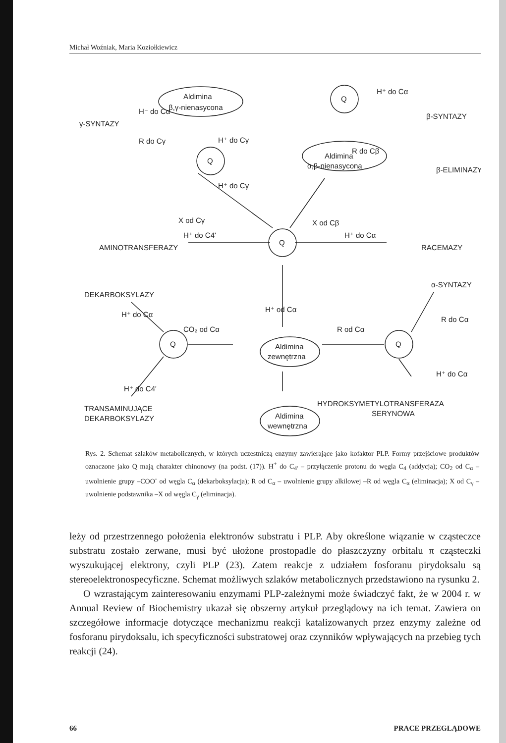Michał Woźniak, Maria Koziołkiewicz
γ-SYNTAZY
H⁻ do Cα
R do Cγ
Aldimina
β,γ-nienasycona
H⁺ do Cγ
Q
Q
H⁺ do Cα
β-SYNTAZY
R do Cβ
Aldimina
α,β-nienasycona
β-ELIMINAZY
H⁺ do Cγ
X od Cγ
X od Cβ
H⁺ do C4'
H⁺ do Cα
AMINOTRANSFERAZY
Q
RACEMAZY
DEKARBOKSYLAZY
α-SYNTAZY
H⁺ do Cα
H⁺ od Cα
R do Cα
CO₂ od Cα
R od Cα
Q
Q
Aldimina
zewnętrzna
H⁺ do Cα
H⁺ do C4'
HYDROKSYMETYLOTRANSFERAZA
SERYNOWA
TRANSAMINUJĄCE
DEKARBOKSYLAZY
Aldimina
wewnętrzna
Rys. 2. Schemat szlaków metabolicznych, w których uczestniczą enzymy zawierające jako kofaktor PLP. Formy przejściowe produktów oznaczone jako Q mają charakter chinonowy (na podst. (17)). H<sup>+</sup> do C<sub>4'</sub> – przyłączenie protonu do węgla C<sub>4</sub> (addycja); CO<sub>2</sub> od C<sub>α</sub> – uwolnienie grupy –COO<sup>-</sup> od węgla C<sub>α</sub> (dekarboksylacja); R od C<sub>α</sub> – uwolnienie grupy alkilowej –R od węgla C<sub>α</sub> (eliminacja); X od C<sub>γ</sub> – uwolnienie podstawnika –X od węgla C<sub>γ</sub> (eliminacja).
leży od przestrzennego położenia elektronów substratu i PLP. Aby określone wiązanie w cząsteczce substratu zostało zerwane, musi być ułożone prostopadle do płaszczyzny orbitalu π cząsteczki wyszukującej elektrony, czyli PLP (23). Zatem reakcje z udziałem fosforanu pirydoksalu są stereoelektronospecyficzne. Schemat możliwych szlaków metabolicznych przedstawiono na rysunku 2.
O wzrastającym zainteresowaniu enzymami PLP-zależnymi może świadczyć fakt, że w 2004 r. w Annual Review of Biochemistry ukazał się obszerny artykuł przeglądowy na ich temat. Zawiera on szczegółowe informacje dotyczące mechanizmu reakcji katalizowanych przez enzymy zależne od fosforanu pirydoksalu, ich specyficzności substratowej oraz czynników wpływających na przebieg tych reakcji (24).
66 PRACE PRZEGLĄDOWE